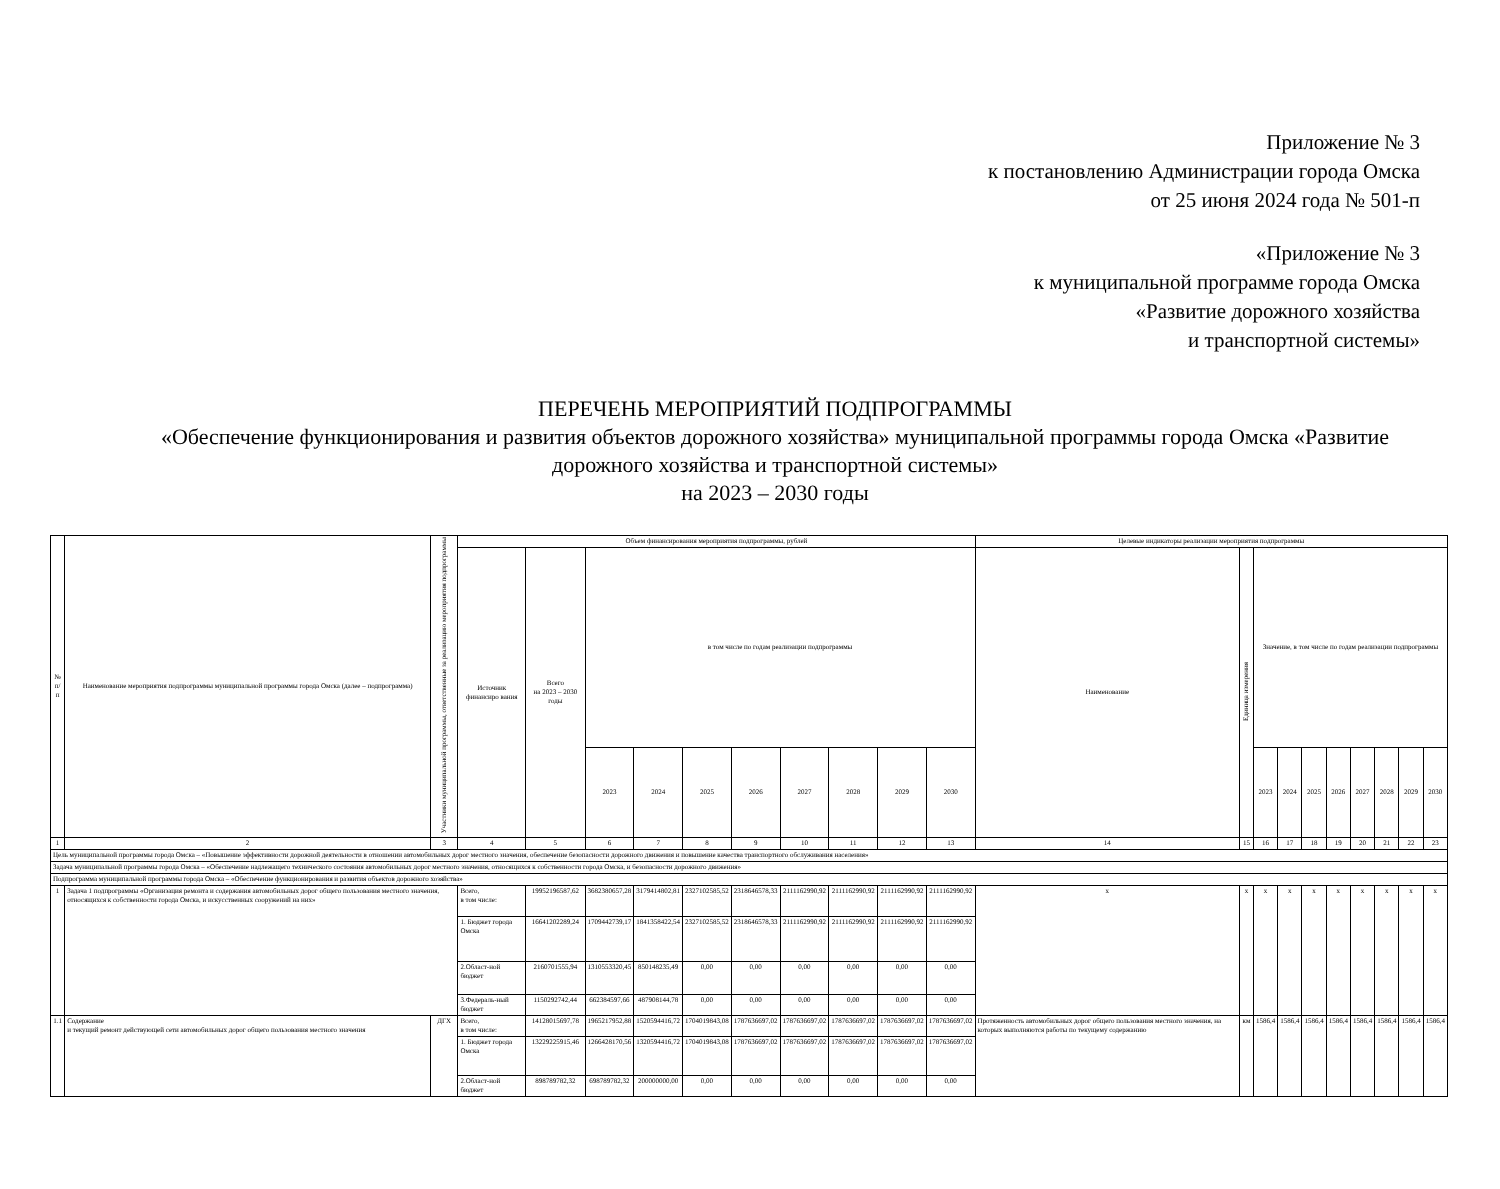Приложение № 3
к постановлению Администрации города Омска
от 25 июня 2024 года № 501-п
«Приложение № 3
к муниципальной программе города Омска
«Развитие дорожного хозяйства
и транспортной системы»
ПЕРЕЧЕНЬ МЕРОПРИЯТИЙ ПОДПРОГРАММЫ
«Обеспечение функционирования и развития объектов дорожного хозяйства» муниципальной программы города Омска «Развитие дорожного хозяйства и транспортной системы»
на 2023 – 2030 годы
| № п/п | Наименование мероприятия подпрограммы муниципальной программы города Омска (далее – подпрограмма) | Участники муниципальной программы, ответственные за реализацию мероприятия подпрограммы | Объем финансирования мероприятия подпрограммы, рублей | | | | | | | | | | Целевые индикаторы реализации мероприятия подпрограммы | | | | | | | | | |
| --- | --- | --- | --- | --- | --- | --- | --- | --- | --- | --- | --- | --- | --- | --- | --- | --- | --- | --- | --- | --- | --- | --- |
| | | | Источник финансиро вания | Всего на 2023 – 2030 годы | в том числе по годам реализации подпрограммы | | | | | | | | Наименование | Единица измерения | Значение, в том числе по годам реализации подпрограммы | | | | | | | |
| | | | | | 2023 | 2024 | 2025 | 2026 | 2027 | 2028 | 2029 | 2030 | | | 2023 | 2024 | 2025 | 2026 | 2027 | 2028 | 2029 | 2030 |
| 1 | 2 | 3 | 4 | 5 | 6 | 7 | 8 | 9 | 10 | 11 | 12 | 13 | 14 | 15 | 16 | 17 | 18 | 19 | 20 | 21 | 22 | 23 |
| Цель муниципальной программы города Омска – «Повышение эффективности дорожной деятельности в отношении автомобильных дорог местного значения, обеспечение безопасности дорожного движения и повышение качества транспортного обслуживания населения» | | | | | | | | | | | | | | | | | | | | | | |
| Задача муниципальной программы города Омска – «Обеспечение надлежащего технического состояния автомобильных дорог местного значения, относящихся к собственности города Омска, и безопасности дорожного движения» | | | | | | | | | | | | | | | | | | | | | | |
| Подпрограмма муниципальной программы города Омска – «Обеспечение функционирования и развития объектов дорожного хозяйства» | | | | | | | | | | | | | | | | | | | | | | |
| 1 | Задача 1 подпрограммы «Организация ремонта и содержания автомобильных дорог общего пользования местного значения, относящихся к собственности города Омска, и искусственных сооружений на них» | | Всего, в том числе: | 19952196587,62 | 3682380657,28 | 3179414802,81 | 2327102585,52 | 2318646578,33 | 2111162990,92 | 2111162990,92 | 2111162990,92 | 2111162990,92 | х | х | х | х | х | х | х | х | х | х |
| | | | 1. Бюджет города Омска | 16641202289,24 | 1709442739,17 | 1841358422,54 | 2327102585,52 | 2318646578,33 | 2111162990,92 | 2111162990,92 | 2111162990,92 | 2111162990,92 | | | | | | | | | | |
| | | | 2.Област-ной бюджет | 2160701555,94 | 1310553320,45 | 850148235,49 | 0,00 | 0,00 | 0,00 | 0,00 | 0,00 | 0,00 | | | | | | | | | | |
| | | | 3.Федераль-ный бюджет | 1150292742,44 | 662384597,66 | 487908144,78 | 0,00 | 0,00 | 0,00 | 0,00 | 0,00 | 0,00 | | | | | | | | | | |
| 1.1 | Содержание и текущий ремонт действующей сети автомобильных дорог общего пользования местного значения | ДГХ | Всего, в том числе: | 14128015697,78 | 1965217952,88 | 1520594416,72 | 1704019843,08 | 1787636697,02 | 1787636697,02 | 1787636697,02 | 1787636697,02 | 1787636697,02 | Протяженность автомобильных дорог общего пользования местного значения, на которых выполняются работы по текущему содержанию | км | 1586,4 | 1586,4 | 1586,4 | 1586,4 | 1586,4 | 1586,4 | 1586,4 | 1586,4 |
| | | | 1. Бюджет города Омска | 13229225915,46 | 1266428170,56 | 1320594416,72 | 1704019843,08 | 1787636697,02 | 1787636697,02 | 1787636697,02 | 1787636697,02 | 1787636697,02 | | | | | | | | | | |
| | | | 2.Област-ной бюджет | 898789782,32 | 698789782,32 | 200000000,00 | 0,00 | 0,00 | 0,00 | 0,00 | 0,00 | 0,00 | | | | | | | | | | |